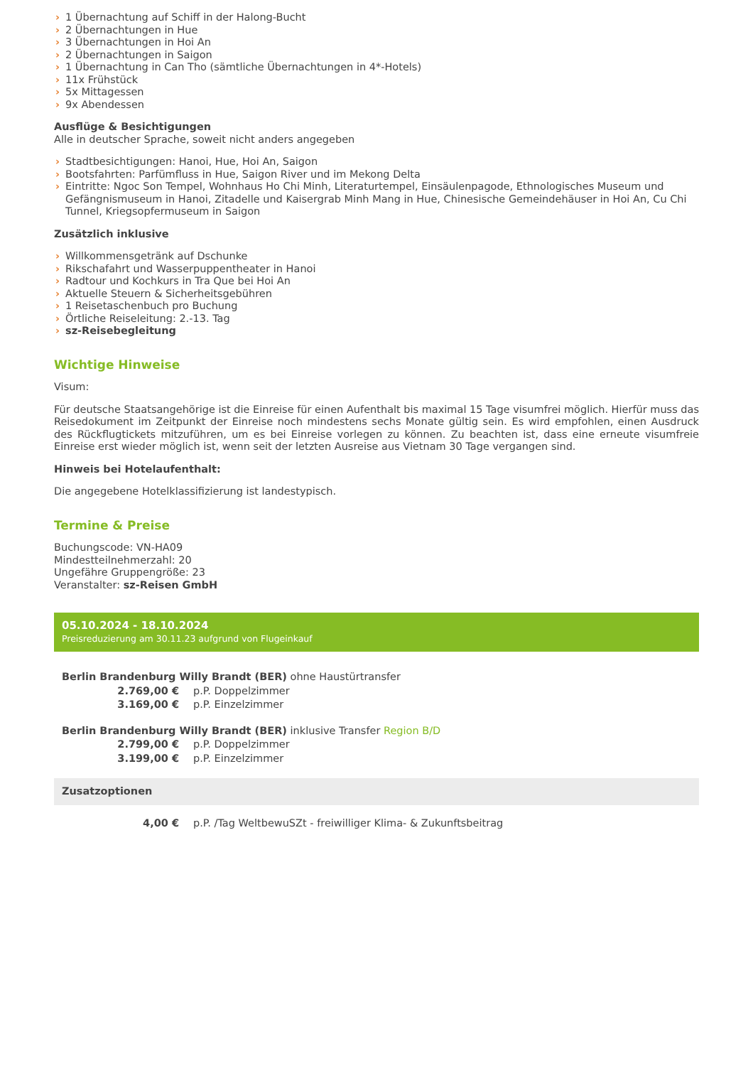› 1 Übernachtung auf Schiff in der Halong-Bucht
› 2 Übernachtungen in Hue
› 3 Übernachtungen in Hoi An
› 2 Übernachtungen in Saigon
› 1 Übernachtung in Can Tho (sämtliche Übernachtungen in 4*-Hotels)
› 11x Frühstück
› 5x Mittagessen
› 9x Abendessen
Ausflüge & Besichtigungen
Alle in deutscher Sprache, soweit nicht anders angegeben
› Stadtbesichtigungen: Hanoi, Hue, Hoi An, Saigon
› Bootsfahrten: Parfümfluss in Hue, Saigon River und im Mekong Delta
› Eintritte: Ngoc Son Tempel, Wohnhaus Ho Chi Minh, Literaturtempel, Einsäulenpagode, Ethnologisches Museum und Gefängnismuseum in Hanoi, Zitadelle und Kaisergrab Minh Mang in Hue, Chinesische Gemeindehäuser in Hoi An, Cu Chi Tunnel, Kriegsopfermuseum in Saigon
Zusätzlich inklusive
› Willkommensgetränk auf Dschunke
› Rikschafahrt und Wasserpuppentheater in Hanoi
› Radtour und Kochkurs in Tra Que bei Hoi An
› Aktuelle Steuern & Sicherheitsgebühren
› 1 Reisetaschenbuch pro Buchung
› Örtliche Reiseleitung: 2.-13. Tag
› sz-Reisebegleitung
Wichtige Hinweise
Visum:
Für deutsche Staatsangehörige ist die Einreise für einen Aufenthalt bis maximal 15 Tage visumfrei möglich. Hierfür muss das Reisedokument im Zeitpunkt der Einreise noch mindestens sechs Monate gültig sein. Es wird empfohlen, einen Ausdruck des Rückflugtickets mitzuführen, um es bei Einreise vorlegen zu können. Zu beachten ist, dass eine erneute visumfreie Einreise erst wieder möglich ist, wenn seit der letzten Ausreise aus Vietnam 30 Tage vergangen sind.
Hinweis bei Hotelaufenthalt:
Die angegebene Hotelklassifizierung ist landestypisch.
Termine & Preise
Buchungscode: VN-HA09
Mindestteilnehmerzahl: 20
Ungefähre Gruppengröße: 23
Veranstalter: sz-Reisen GmbH
05.10.2024 - 18.10.2024
Preisreduzierung am 30.11.23 aufgrund von Flugeinkauf
| Berlin Brandenburg Willy Brandt (BER) ohne Haustürtransfer | |
| 2.769,00 € | p.P. Doppelzimmer |
| 3.169,00 € | p.P. Einzelzimmer |
| Berlin Brandenburg Willy Brandt (BER) inklusive Transfer Region B/D | |
| 2.799,00 € | p.P. Doppelzimmer |
| 3.199,00 € | p.P. Einzelzimmer |
Zusatzoptionen
| 4,00 € | p.P. /Tag WeltbewuSZt - freiwilliger Klima- & Zukunftsbeitrag |